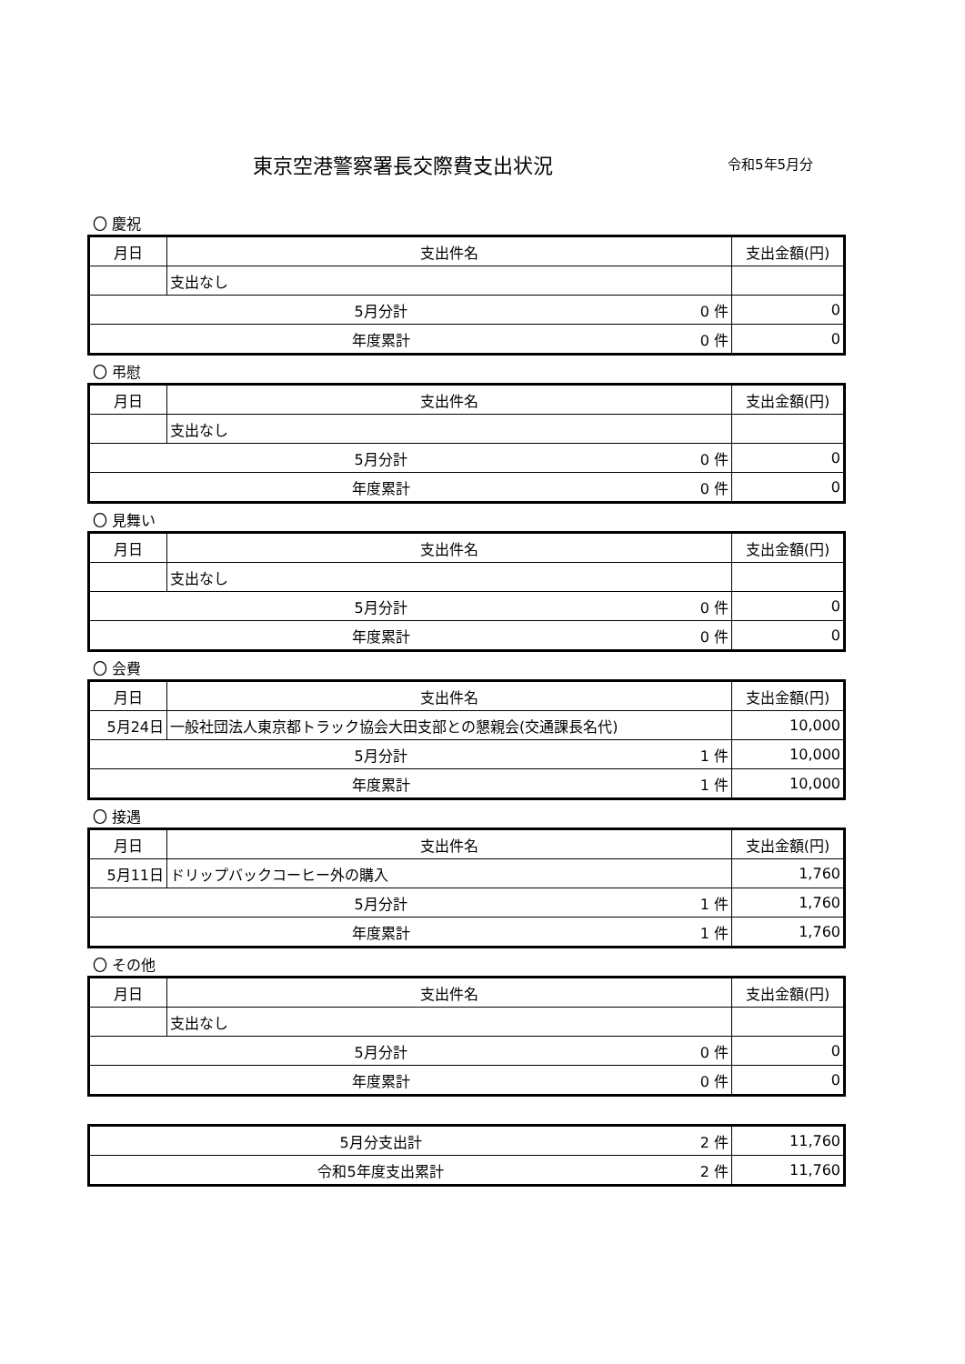東京空港警察署長交際費支出状況 令和5年5月分
〇 慶祝
| 月日 | 支出件名 | | 支出金額(円) |
| --- | --- | --- | --- |
| | 支出なし | | |
| 5月分計 | | 0 件 | 0 |
| 年度累計 | | 0 件 | 0 |
〇 弔慰
| 月日 | 支出件名 | | 支出金額(円) |
| --- | --- | --- | --- |
| | 支出なし | | |
| 5月分計 | | 0 件 | 0 |
| 年度累計 | | 0 件 | 0 |
〇 見舞い
| 月日 | 支出件名 | | 支出金額(円) |
| --- | --- | --- | --- |
| | 支出なし | | |
| 5月分計 | | 0 件 | 0 |
| 年度累計 | | 0 件 | 0 |
〇 会費
| 月日 | 支出件名 | | 支出金額(円) |
| --- | --- | --- | --- |
| 5月24日 | 一般社団法人東京都トラック協会大田支部との懇親会(交通課長名代) | | 10,000 |
| 5月分計 | | 1 件 | 10,000 |
| 年度累計 | | 1 件 | 10,000 |
〇 接遇
| 月日 | 支出件名 | | 支出金額(円) |
| --- | --- | --- | --- |
| 5月11日 | ドリップバックコーヒー外の購入 | | 1,760 |
| 5月分計 | | 1 件 | 1,760 |
| 年度累計 | | 1 件 | 1,760 |
〇 その他
| 月日 | 支出件名 | | 支出金額(円) |
| --- | --- | --- | --- |
| | 支出なし | | |
| 5月分計 | | 0 件 | 0 |
| 年度累計 | | 0 件 | 0 |
| 5月分支出計 | 2 件 | 11,760 |
| 令和5年度支出累計 | 2 件 | 11,760 |